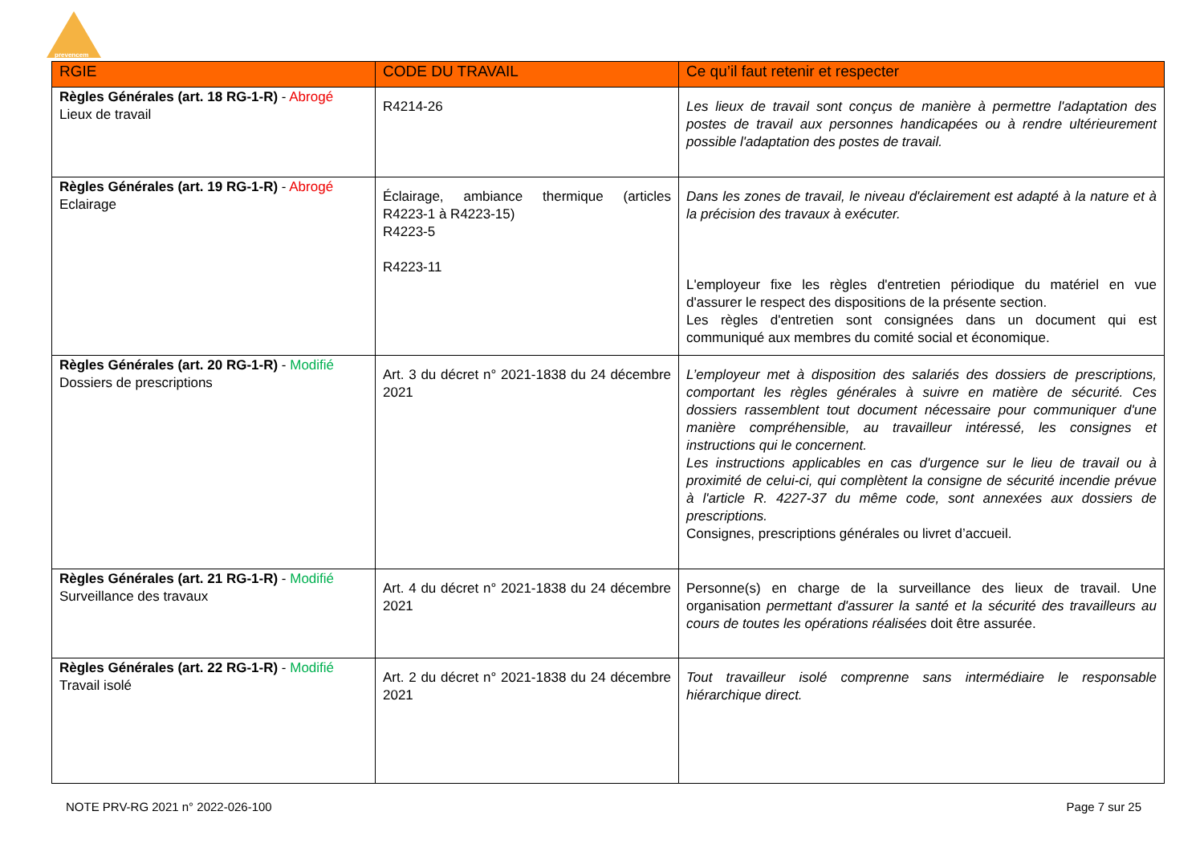prevencem
| RGIE | CODE DU TRAVAIL | Ce qu’il faut retenir et respecter |
| --- | --- | --- |
| Règles Générales (art. 18 RG-1-R) - Abrogé Lieux de travail | R4214-26 | Les lieux de travail sont conçus de manière à permettre l'adaptation des postes de travail aux personnes handicapées ou à rendre ultérieurement possible l'adaptation des postes de travail. |
| Règles Générales (art. 19 RG-1-R) - Abrogé Eclairage | Éclairage, ambiance thermique (articles R4223-1 à R4223-15) R4223-5 R4223-11 | Dans les zones de travail, le niveau d'éclairement est adapté à la nature et à la précision des travaux à exécuter. L'employeur fixe les règles d'entretien périodique du matériel en vue d'assurer le respect des dispositions de la présente section. Les règles d'entretien sont consignées dans un document qui est communiqué aux membres du comité social et économique. |
| Règles Générales (art. 20 RG-1-R) - Modifié Dossiers de prescriptions | Art. 3 du décret n° 2021-1838 du 24 décembre 2021 | L’employeur met à disposition des salariés des dossiers de prescriptions, comportant les règles générales à suivre en matière de sécurité. Ces dossiers rassemblent tout document nécessaire pour communiquer d'une manière compréhensible, au travailleur intéressé, les consignes et instructions qui le concernent. Les instructions applicables en cas d'urgence sur le lieu de travail ou à proximité de celui-ci, qui complètent la consigne de sécurité incendie prévue à l'article R. 4227-37 du même code, sont annexées aux dossiers de prescriptions. Consignes, prescriptions générales ou livret d’accueil. |
| Règles Générales (art. 21 RG-1-R) - Modifié Surveillance des travaux | Art. 4 du décret n° 2021-1838 du 24 décembre 2021 | Personne(s) en charge de la surveillance des lieux de travail. Une organisation permettant d'assurer la santé et la sécurité des travailleurs au cours de toutes les opérations réalisées doit être assurée. |
| Règles Générales (art. 22 RG-1-R) - Modifié Travail isolé | Art. 2 du décret n° 2021-1838 du 24 décembre 2021 | Tout travailleur isolé comprenne sans intermédiaire le responsable hiérarchique direct. |
NOTE PRV-RG 2021 n° 2022-026-100 Page 7 sur 25